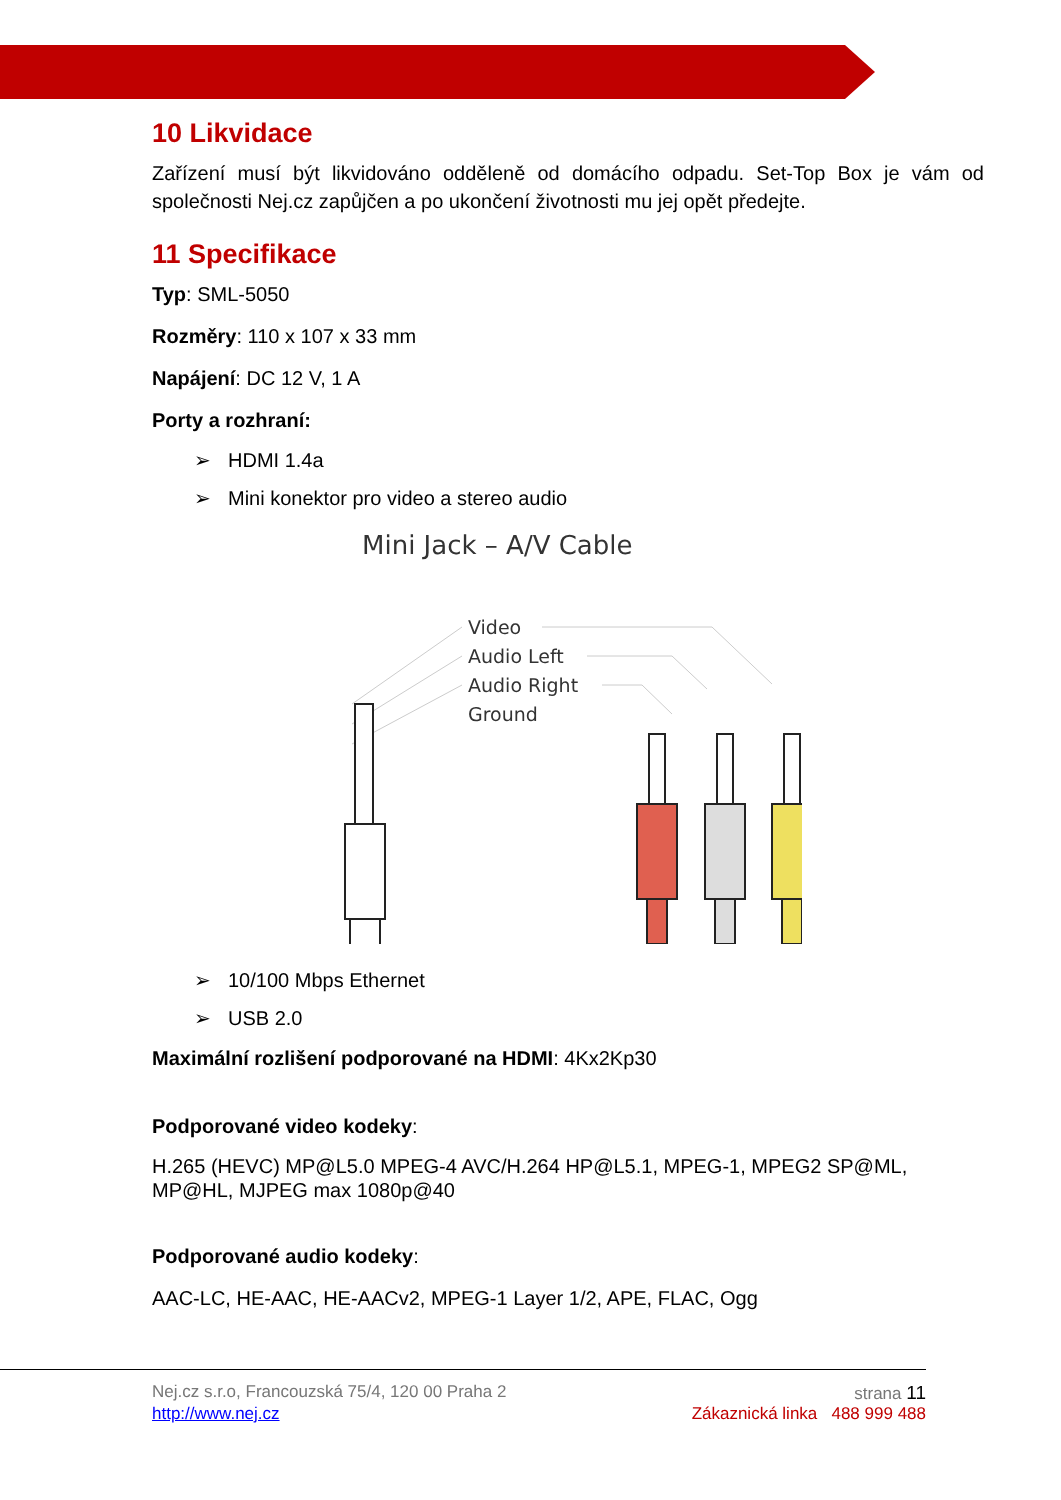10 Likvidace
Zařízení musí být likvidováno odděleně od domácího odpadu. Set-Top Box je vám od společnosti Nej.cz zapůjčen a po ukončení životnosti mu jej opět předejte.
11 Specifikace
Typ: SML-5050
Rozměry: 110 x 107 x 33 mm
Napájení: DC 12 V, 1 A
Porty a rozhraní:
➢ HDMI 1.4a
➢ Mini konektor pro video a stereo audio
Mini Jack – A/V Cable
Video
Audio Left
Audio Right
Ground
➢ 10/100 Mbps Ethernet
➢ USB 2.0
Maximální rozlišení podporované na HDMI: 4Kx2Kp30
Podporované video kodeky:
H.265 (HEVC) MP@L5.0 MPEG-4 AVC/H.264 HP@L5.1, MPEG-1, MPEG2 SP@ML, MP@HL, MJPEG max 1080p@40
Podporované audio kodeky:
AAC-LC, HE-AAC, HE-AACv2, MPEG-1 Layer 1/2, APE, FLAC, Ogg
Nej.cz s.r.o, Francouzská 75/4, 120 00 Praha 2 strana 11
http://www.nej.cz Zákaznická linka 488 999 488